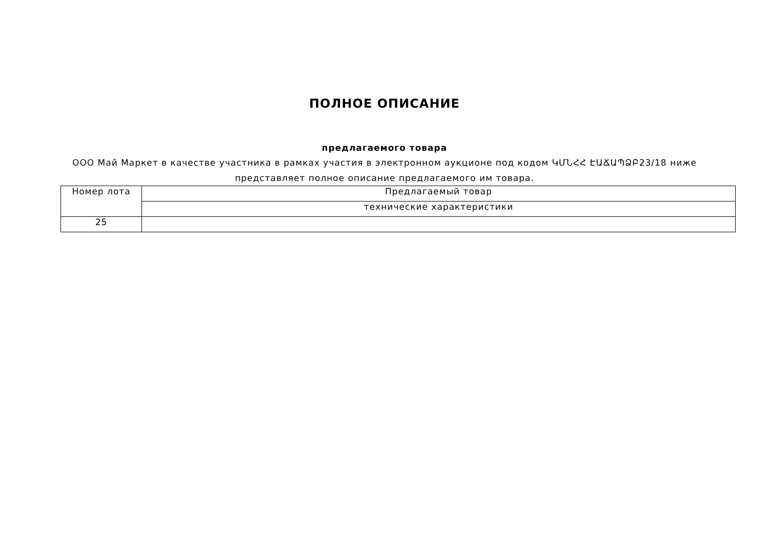ПОЛНОЕ ОПИСАНИЕ
предлагаемого товара
ООО Май Маркет в качестве участника в рамках участия в электронном аукционе под кодом ԿՄՆՀՀ ԷԱՃԱՊՁԲ23/18 ниже представляет полное описание предлагаемого им товара.
| Номер лота | Предлагаемый товар |
| --- | --- |
| | технические характеристики |
| 25 | |